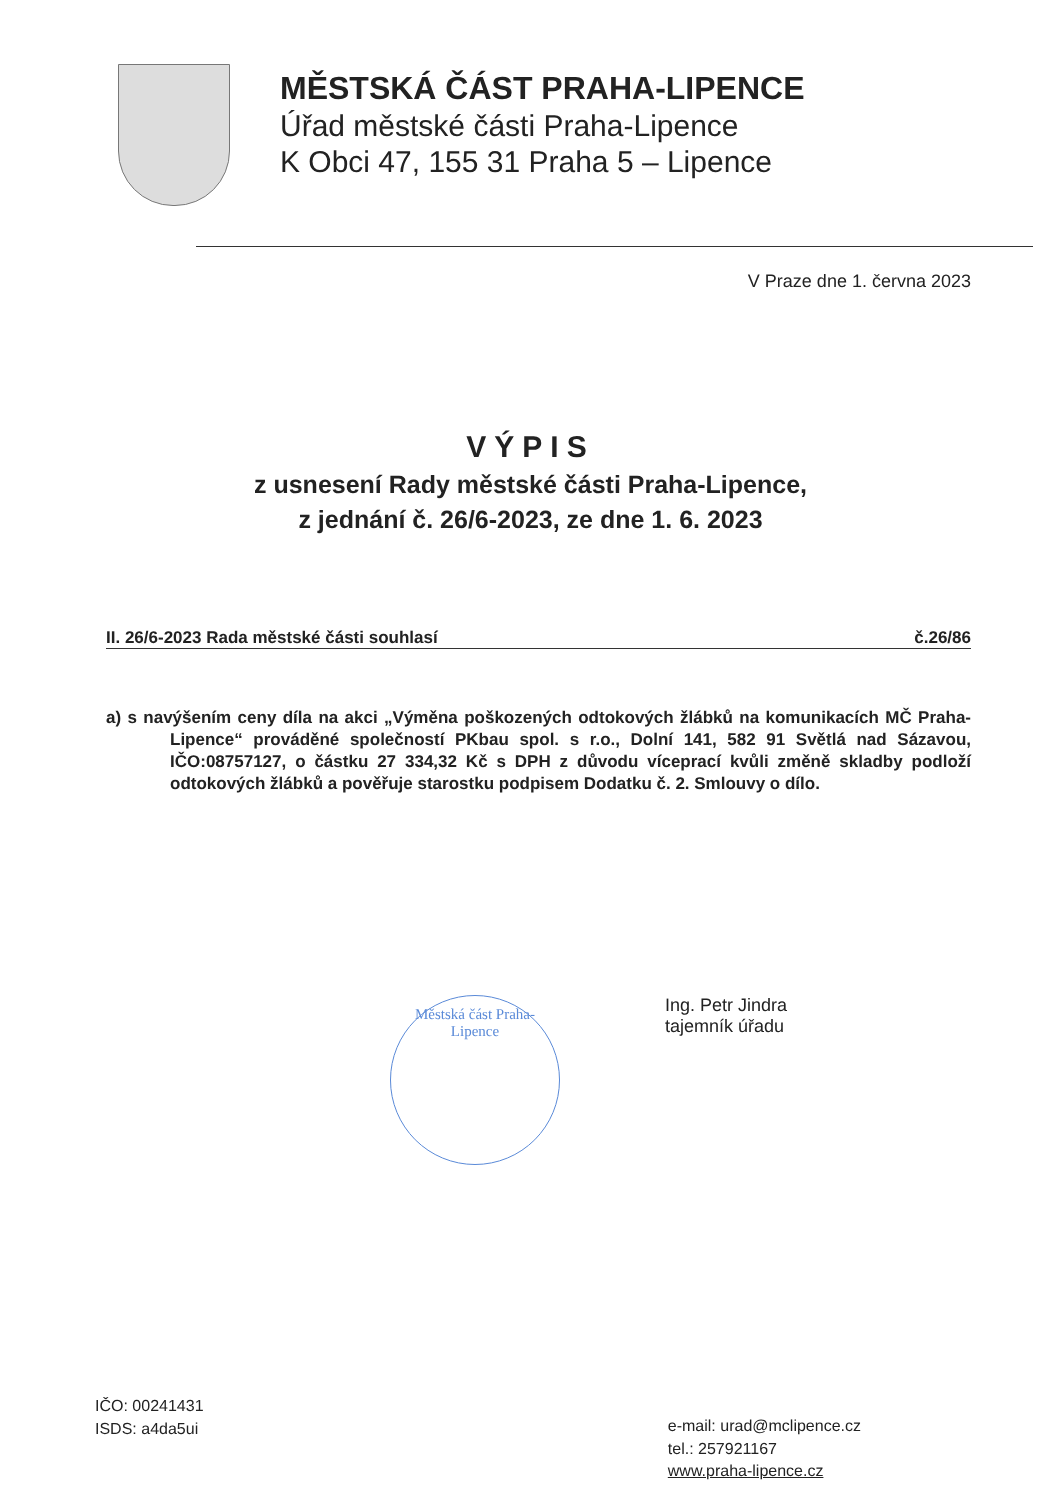MĚSTSKÁ ČÁST PRAHA-LIPENCE
Úřad městské části Praha-Lipence
K Obci 47, 155 31 Praha 5 – Lipence
V Praze dne 1. června 2023
VÝPIS
z usnesení Rady městské části Praha-Lipence,
z jednání č. 26/6-2023, ze dne 1. 6. 2023
II. 26/6-2023 Rada městské části souhlasí č.26/86
a) s navýšením ceny díla na akci „Výměna poškozených odtokových žlábků na komunikacích MČ Praha-Lipence“ prováděné společností PKbau spol. s r.o., Dolní 141, 582 91 Světlá nad Sázavou, IČO:08757127, o částku 27 334,32 Kč s DPH z důvodu víceprací kvůli změně skladby podloží odtokových žlábků a pověřuje starostku podpisem Dodatku č. 2. Smlouvy o dílo.
Městská část Praha-Lipence
Ing. Petr Jindra
tajemník úřadu
IČO: 00241431
ISDS: a4da5ui
e-mail: urad@mclipence.cz
tel.: 257921167
www.praha-lipence.cz